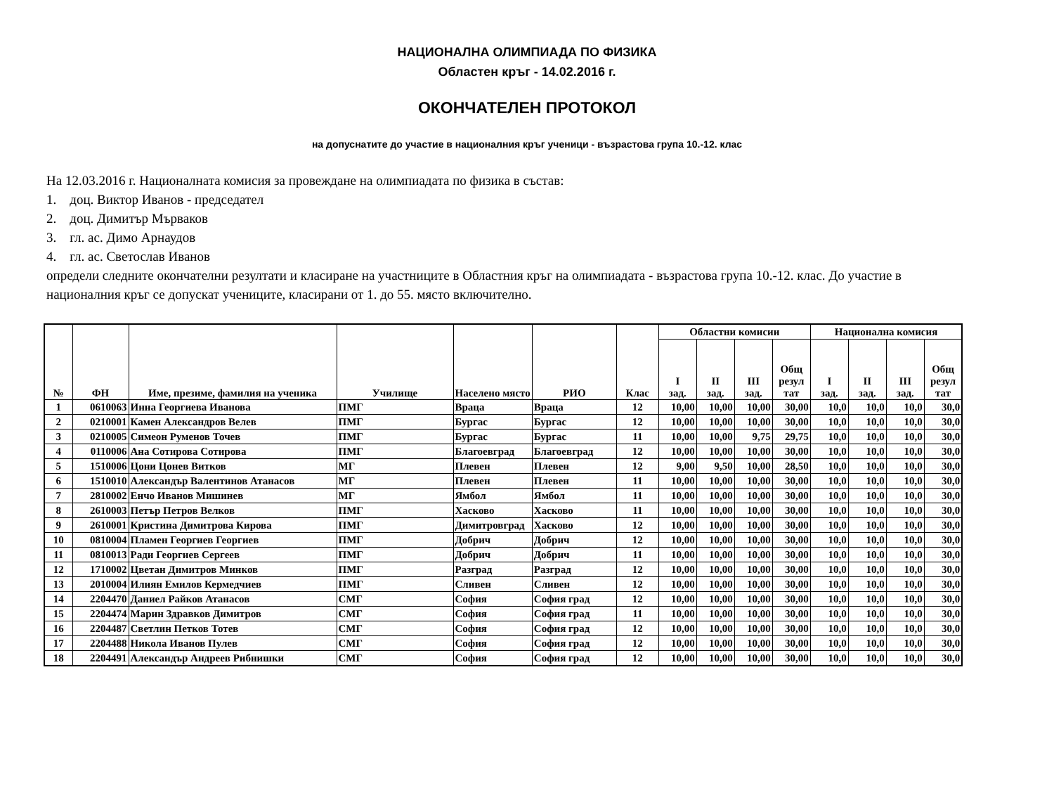НАЦИОНАЛНА ОЛИМПИАДА ПО ФИЗИКА
Областен кръг - 14.02.2016 г.
ОКОНЧАТЕЛЕН ПРОТОКОЛ
на допуснатите до участие в националния кръг ученици - възрастова група 10.-12. клас
На 12.03.2016 г. Националната комисия за провеждане на олимпиадата по физика в състав:
1. доц. Виктор Иванов - председател
2. доц. Димитър Мърваков
3. гл. ас. Димо Арнаудов
4. гл. ас. Светослав Иванов
определи следните окончателни резултати и класиране на участниците в Областния кръг на олимпиадата - възрастова група 10.-12. клас. До участие в националния кръг се допускат учениците, класирани от 1. до 55. място включително.
| № | ФН | Име, презиме, фамилия на ученика | Училище | Населено място | РИО | Клас | Областни комисии | | | | Национална комисия | | | |
| --- | --- | --- | --- | --- | --- | --- | --- | --- | --- | --- | --- | --- | --- | --- |
| | | | | | | | I зад. | II зад. | III зад. | Общ резул тат | I зад. | II зад. | III зад. | Общ резул тат |
| 1 | 0610063 | Инна Георгиева Иванова | ПМГ | Враца | Враца | 12 | 10,00 | 10,00 | 10,00 | 30,00 | 10,0 | 10,0 | 10,0 | 30,0 |
| 2 | 0210001 | Камен Александров Велев | ПМГ | Бургас | Бургас | 12 | 10,00 | 10,00 | 10,00 | 30,00 | 10,0 | 10,0 | 10,0 | 30,0 |
| 3 | 0210005 | Симеон Руменов Точев | ПМГ | Бургас | Бургас | 11 | 10,00 | 10,00 | 9,75 | 29,75 | 10,0 | 10,0 | 10,0 | 30,0 |
| 4 | 0110006 | Ана Сотирова Сотирова | ПМГ | Благоевград | Благоевград | 12 | 10,00 | 10,00 | 10,00 | 30,00 | 10,0 | 10,0 | 10,0 | 30,0 |
| 5 | 1510006 | Цони Цонев Витков | МГ | Плевен | Плевен | 12 | 9,00 | 9,50 | 10,00 | 28,50 | 10,0 | 10,0 | 10,0 | 30,0 |
| 6 | 1510010 | Александър Валентинов Атанасов | МГ | Плевен | Плевен | 11 | 10,00 | 10,00 | 10,00 | 30,00 | 10,0 | 10,0 | 10,0 | 30,0 |
| 7 | 2810002 | Енчо Иванов Мишинев | МГ | Ямбол | Ямбол | 11 | 10,00 | 10,00 | 10,00 | 30,00 | 10,0 | 10,0 | 10,0 | 30,0 |
| 8 | 2610003 | Петър Петров Велков | ПМГ | Хасково | Хасково | 11 | 10,00 | 10,00 | 10,00 | 30,00 | 10,0 | 10,0 | 10,0 | 30,0 |
| 9 | 2610001 | Кристина Димитрова Кирова | ПМГ | Димитровград | Хасково | 12 | 10,00 | 10,00 | 10,00 | 30,00 | 10,0 | 10,0 | 10,0 | 30,0 |
| 10 | 0810004 | Пламен Георгиев Георгиев | ПМГ | Добрич | Добрич | 12 | 10,00 | 10,00 | 10,00 | 30,00 | 10,0 | 10,0 | 10,0 | 30,0 |
| 11 | 0810013 | Ради Георгиев Сергеев | ПМГ | Добрич | Добрич | 11 | 10,00 | 10,00 | 10,00 | 30,00 | 10,0 | 10,0 | 10,0 | 30,0 |
| 12 | 1710002 | Цветан Димитров Минков | ПМГ | Разград | Разград | 12 | 10,00 | 10,00 | 10,00 | 30,00 | 10,0 | 10,0 | 10,0 | 30,0 |
| 13 | 2010004 | Илиян Емилов Кермедчиев | ПМГ | Сливен | Сливен | 12 | 10,00 | 10,00 | 10,00 | 30,00 | 10,0 | 10,0 | 10,0 | 30,0 |
| 14 | 2204470 | Даниел Райков Атанасов | СМГ | София | София град | 12 | 10,00 | 10,00 | 10,00 | 30,00 | 10,0 | 10,0 | 10,0 | 30,0 |
| 15 | 2204474 | Марин Здравков Димитров | СМГ | София | София град | 11 | 10,00 | 10,00 | 10,00 | 30,00 | 10,0 | 10,0 | 10,0 | 30,0 |
| 16 | 2204487 | Светлин Петков Тотев | СМГ | София | София град | 12 | 10,00 | 10,00 | 10,00 | 30,00 | 10,0 | 10,0 | 10,0 | 30,0 |
| 17 | 2204488 | Никола Иванов Пулев | СМГ | София | София град | 12 | 10,00 | 10,00 | 10,00 | 30,00 | 10,0 | 10,0 | 10,0 | 30,0 |
| 18 | 2204491 | Александър Андреев Рибнишки | СМГ | София | София град | 12 | 10,00 | 10,00 | 10,00 | 30,00 | 10,0 | 10,0 | 10,0 | 30,0 |